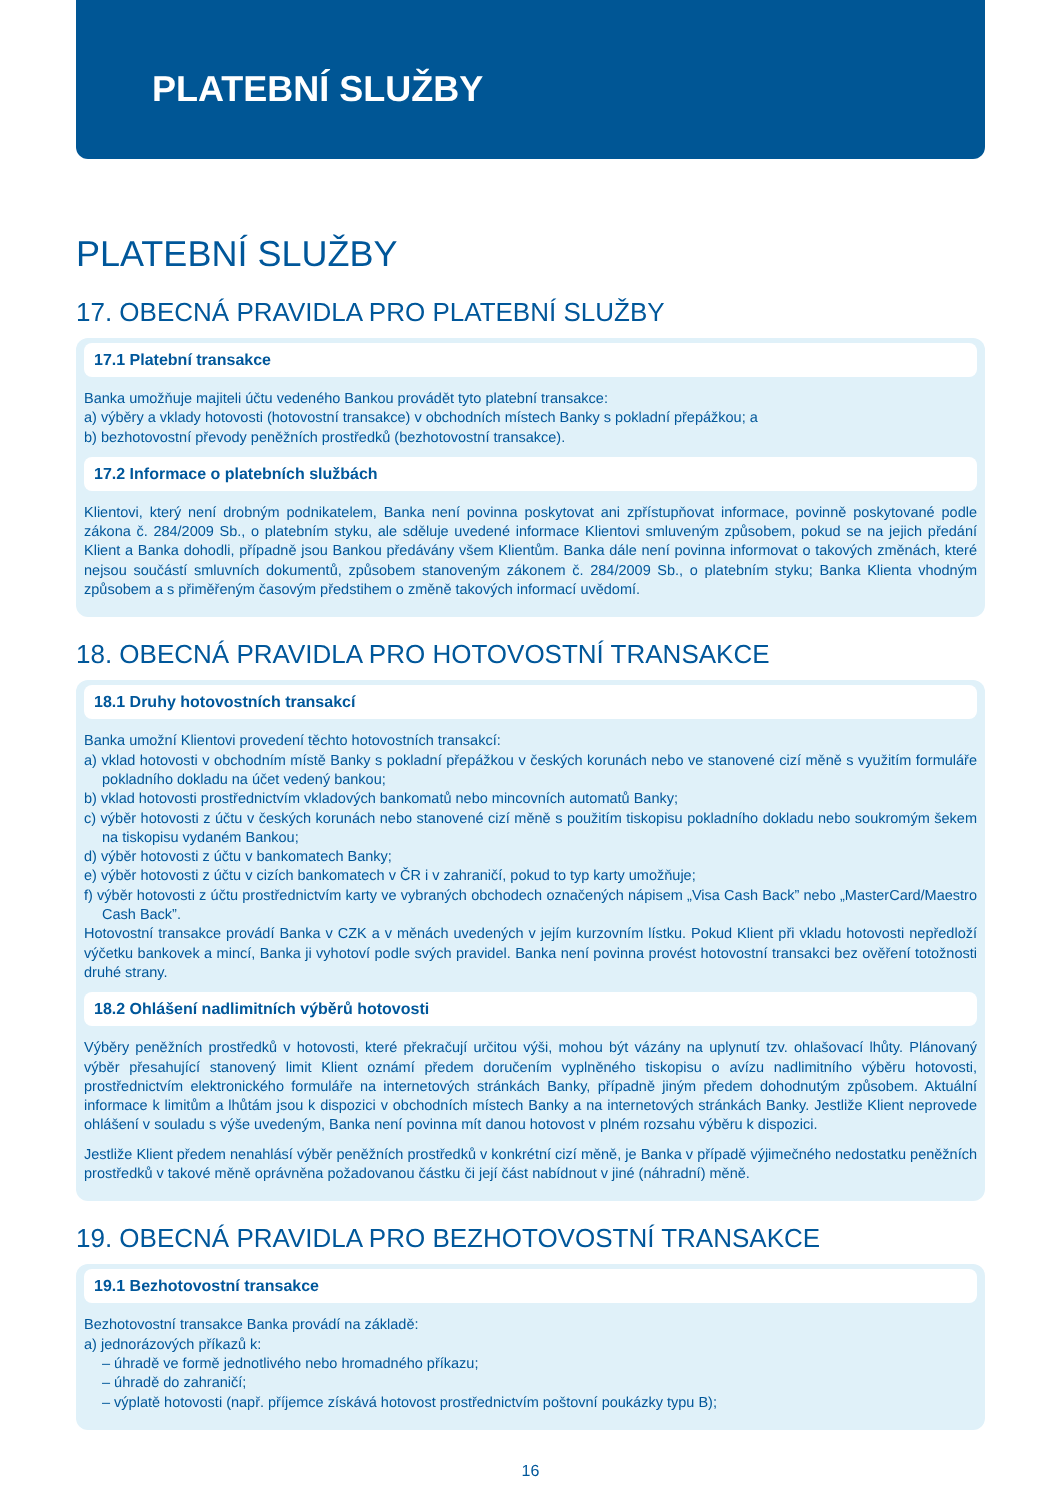PLATEBNÍ SLUŽBY
PLATEBNÍ SLUŽBY
17. OBECNÁ PRAVIDLA PRO PLATEBNÍ SLUŽBY
17.1 Platební transakce
Banka umožňuje majiteli účtu vedeného Bankou provádět tyto platební transakce:
a) výběry a vklady hotovosti (hotovostní transakce) v obchodních místech Banky s pokladní přepážkou; a
b) bezhotovostní převody peněžních prostředků (bezhotovostní transakce).
17.2 Informace o platebních službách
Klientovi, který není drobným podnikatelem, Banka není povinna poskytovat ani zpřístupňovat informace, povinně poskytované podle zákona č. 284/2009 Sb., o platebním styku, ale sděluje uvedené informace Klientovi smluveným způsobem, pokud se na jejich předání Klient a Banka dohodli, případně jsou Bankou předávány všem Klientům. Banka dále není povinna informovat o takových změnách, které nejsou součástí smluvních dokumentů, způsobem stanoveným zákonem č. 284/2009 Sb., o platebním styku; Banka Klienta vhodným způsobem a s přiměřeným časovým předstihem o změně takových informací uvědomí.
18. OBECNÁ PRAVIDLA PRO HOTOVOSTNÍ TRANSAKCE
18.1 Druhy hotovostních transakcí
Banka umožní Klientovi provedení těchto hotovostních transakcí:
a) vklad hotovosti v obchodním místě Banky s pokladní přepážkou v českých korunách nebo ve stanovené cizí měně s využitím formuláře pokladního dokladu na účet vedený bankou;
b) vklad hotovosti prostřednictvím vkladových bankomatů nebo mincovních automatů Banky;
c) výběr hotovosti z účtu v českých korunách nebo stanovené cizí měně s použitím tiskopisu pokladního dokladu nebo soukromým šekem na tiskopisu vydaném Bankou;
d) výběr hotovosti z účtu v bankomatech Banky;
e) výběr hotovosti z účtu v cizích bankomatech v ČR i v zahraničí, pokud to typ karty umožňuje;
f) výběr hotovosti z účtu prostřednictvím karty ve vybraných obchodech označených nápisem „Visa Cash Back” nebo „MasterCard/Maestro Cash Back”.
Hotovostní transakce provádí Banka v CZK a v měnách uvedených v jejím kurzovním lístku. Pokud Klient při vkladu hotovosti nepředloží výčetku bankovek a mincí, Banka ji vyhotoví podle svých pravidel. Banka není povinna provést hotovostní transakci bez ověření totožnosti druhé strany.
18.2 Ohlášení nadlimitních výběrů hotovosti
Výběry peněžních prostředků v hotovosti, které překračují určitou výši, mohou být vázány na uplynutí tzv. ohlašovací lhůty. Plánovaný výběr přesahující stanovený limit Klient oznámí předem doručením vyplněného tiskopisu o avízu nadlimitního výběru hotovosti, prostřednictvím elektronického formuláře na internetových stránkách Banky, případně jiným předem dohodnutým způsobem. Aktuální informace k limitům a lhůtám jsou k dispozici v obchodních místech Banky a na internetových stránkách Banky. Jestliže Klient neprovede ohlášení v souladu s výše uvedeným, Banka není povinna mít danou hotovost v plném rozsahu výběru k dispozici.
Jestliže Klient předem nenahlásí výběr peněžních prostředků v konkrétní cizí měně, je Banka v případě výjimečného nedostatku peněžních prostředků v takové měně oprávněna požadovanou částku či její část nabídnout v jiné (náhradní) měně.
19. OBECNÁ PRAVIDLA PRO BEZHOTOVOSTNÍ TRANSAKCE
19.1 Bezhotovostní transakce
Bezhotovostní transakce Banka provádí na základě:
a) jednorázových příkazů k:
– úhradě ve formě jednotlivého nebo hromadného příkazu;
– úhradě do zahraničí;
– výplatě hotovosti (např. příjemce získává hotovost prostřednictvím poštovní poukázky typu B);
16